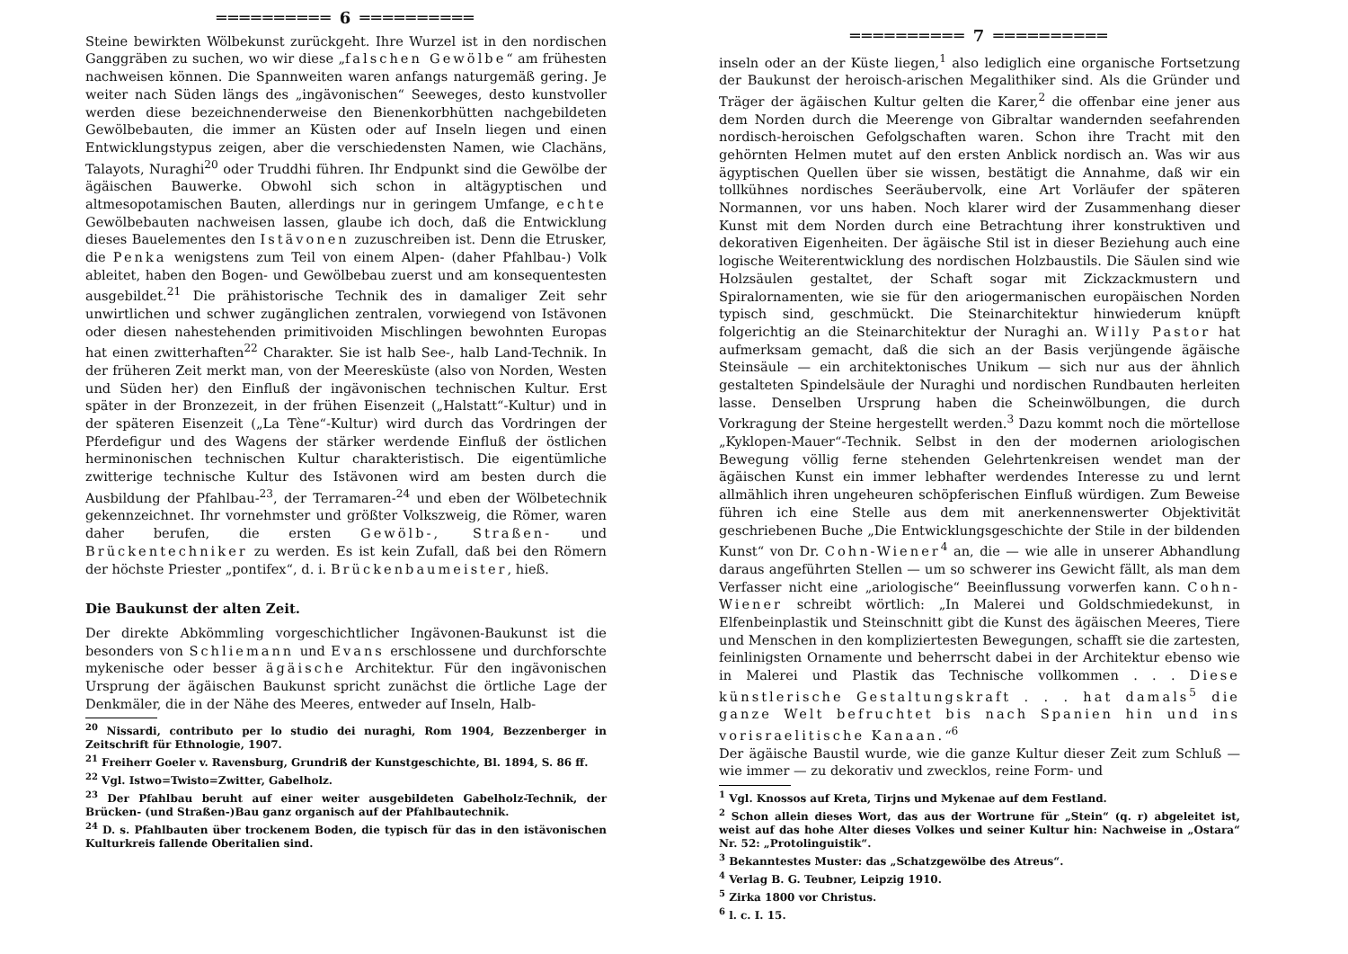══════════ 6 ══════════
Steine bewirkten Wölbekunst zurückgeht. Ihre Wurzel ist in den nordischen Ganggräben zu suchen, wo wir diese „falschen Gewölbe“ am frühesten nachweisen können. Die Spannweiten waren anfangs naturgemäß gering. Je weiter nach Süden längs des „ingävonischen“ Seeweges, desto kunstvoller werden diese bezeichnenderweise den Bienenkorbhütten nachgebildeten Gewölbebauten, die immer an Küsten oder auf Inseln liegen und einen Entwicklungstypus zeigen, aber die verschiedensten Namen, wie Clachäns, Talayots, Nuraghi<sup>20</sup> oder Truddhi führen. Ihr Endpunkt sind die Gewölbe der ägäischen Bauwerke. Obwohl sich schon in altägyptischen und altmesopotamischen Bauten, allerdings nur in geringem Umfange, echte Gewölbebauten nachweisen lassen, glaube ich doch, daß die Entwicklung dieses Bauelementes den Istävonen zuzuschreiben ist. Denn die Etrusker, die Penka wenigstens zum Teil von einem Alpen- (daher Pfahlbau-) Volk ableitet, haben den Bogen- und Gewölbebau zuerst und am konsequentesten ausgebildet.<sup>21</sup> Die prähistorische Technik des in damaliger Zeit sehr unwirtlichen und schwer zugänglichen zentralen, vorwiegend von Istävonen oder diesen nahestehenden primitivoiden Mischlingen bewohnten Europas hat einen zwitterhaften<sup>22</sup> Charakter. Sie ist halb See-, halb Land-Technik. In der früheren Zeit merkt man, von der Meeresküste (also von Norden, Westen und Süden her) den Einfluß der ingävonischen technischen Kultur. Erst später in der Bronzezeit, in der frühen Eisenzeit („Halstatt“-Kultur) und in der späteren Eisenzeit („La Tène“-Kultur) wird durch das Vordringen der Pferdefigur und des Wagens der stärker werdende Einfluß der östlichen herminonischen technischen Kultur charakteristisch. Die eigentümliche zwitterige technische Kultur des Istävonen wird am besten durch die Ausbildung der Pfahlbau-<sup>23</sup>, der Terramaren-<sup>24</sup> und eben der Wölbetechnik gekennzeichnet. Ihr vornehmster und größter Volkszweig, die Römer, waren daher berufen, die ersten Gewölb-, Straßen- und Brückentechniker zu werden. Es ist kein Zufall, daß bei den Römern der höchste Priester „pontifex“, d. i. Brückenbaumeister, hieß.
Die Baukunst der alten Zeit.
Der direkte Abkömmling vorgeschichtlicher Ingävonen-Baukunst ist die besonders von Schliemann und Evans erschlossene und durchforschte mykenische oder besser ägäische Architektur. Für den ingävonischen Ursprung der ägäischen Baukunst spricht zunächst die örtliche Lage der Denkmäler, die in der Nähe des Meeres, entweder auf Inseln, Halb-
<sup>20</sup> Nissardi, contributo per lo studio dei nuraghi, Rom 1904, Bezzenberger in Zeitschrift für Ethnologie, 1907.
<sup>21</sup> Freiherr Goeler v. Ravensburg, Grundriß der Kunstgeschichte, Bl. 1894, S. 86 ff.
<sup>22</sup> Vgl. Istwo=Twisto=Zwitter, Gabelholz.
<sup>23</sup> Der Pfahlbau beruht auf einer weiter ausgebildeten Gabelholz-Technik, der Brücken- (und Straßen-)Bau ganz organisch auf der Pfahlbautechnik.
<sup>24</sup> D. s. Pfahlbauten über trockenem Boden, die typisch für das in den istävonischen Kulturkreis fallende Oberitalien sind.
══════════ 7 ══════════
inseln oder an der Küste liegen,<sup>1</sup> also lediglich eine organische Fortsetzung der Baukunst der heroisch-arischen Megalithiker sind. Als die Gründer und Träger der ägäischen Kultur gelten die Karer,<sup>2</sup> die offenbar eine jener aus dem Norden durch die Meerenge von Gibraltar wandernden seefahrenden nordisch-heroischen Gefolgschaften waren. Schon ihre Tracht mit den gehörnten Helmen mutet auf den ersten Anblick nordisch an. Was wir aus ägyptischen Quellen über sie wissen, bestätigt die Annahme, daß wir ein tollkühnes nordisches Seeräubervolk, eine Art Vorläufer der späteren Normannen, vor uns haben. Noch klarer wird der Zusammenhang dieser Kunst mit dem Norden durch eine Betrachtung ihrer konstruktiven und dekorativen Eigenheiten. Der ägäische Stil ist in dieser Beziehung auch eine logische Weiterentwicklung des nordischen Holzbaustils. Die Säulen sind wie Holzsäulen gestaltet, der Schaft sogar mit Zickzackmustern und Spiralornamenten, wie sie für den ariogermanischen europäischen Norden typisch sind, geschmückt. Die Steinarchitektur hinwiederum knüpft folgerichtig an die Steinarchitektur der Nuraghi an. Willy Pastor hat aufmerksam gemacht, daß die sich an der Basis verjüngende ägäische Steinsäule — ein architektonisches Unikum — sich nur aus der ähnlich gestalteten Spindelsäule der Nuraghi und nordischen Rundbauten herleiten lasse. Denselben Ursprung haben die Scheinwölbungen, die durch Vorkragung der Steine hergestellt werden.<sup>3</sup> Dazu kommt noch die mörtellose „Kyklopen-Mauer“-Technik. Selbst in den der modernen ariologischen Bewegung völlig ferne stehenden Gelehrtenkreisen wendet man der ägäischen Kunst ein immer lebhafter werdendes Interesse zu und lernt allmählich ihren ungeheuren schöpferischen Einfluß würdigen. Zum Beweise führen ich eine Stelle aus dem mit anerkennenswerter Objektivität geschriebenen Buche „Die Entwicklungsgeschichte der Stile in der bildenden Kunst“ von Dr. Cohn-Wiener<sup>4</sup> an, die — wie alle in unserer Abhandlung daraus angeführten Stellen — um so schwerer ins Gewicht fällt, als man dem Verfasser nicht eine „ariologische“ Beeinflussung vorwerfen kann. Cohn-Wiener schreibt wörtlich: „In Malerei und Goldschmiedekunst, in Elfenbeinplastik und Steinschnitt gibt die Kunst des ägäischen Meeres, Tiere und Menschen in den kompliziertesten Bewegungen, schafft sie die zartesten, feinlinigsten Ornamente und beherrscht dabei in der Architektur ebenso wie in Malerei und Plastik das Technische vollkommen . . . Diese künstlerische Gestaltungskraft . . . hat damals<sup>5</sup> die ganze Welt befruchtet bis nach Spanien hin und ins vorisraelitische Kanaan.“<sup>6</sup>
Der ägäische Baustil wurde, wie die ganze Kultur dieser Zeit zum Schluß — wie immer — zu dekorativ und zwecklos, reine Form- und
<sup>1</sup> Vgl. Knossos auf Kreta, Tirjns und Mykenae auf dem Festland.
<sup>2</sup> Schon allein dieses Wort, das aus der Wortrune für „Stein“ (q. r) abgeleitet ist, weist auf das hohe Alter dieses Volkes und seiner Kultur hin: Nachweise in „Ostara“ Nr. 52: „Protolinguistik“.
<sup>3</sup> Bekanntestes Muster: das „Schatzgewölbe des Atreus“.
<sup>4</sup> Verlag B. G. Teubner, Leipzig 1910.
<sup>5</sup> Zirka 1800 vor Christus.
<sup>6</sup> l. c. I. 15.